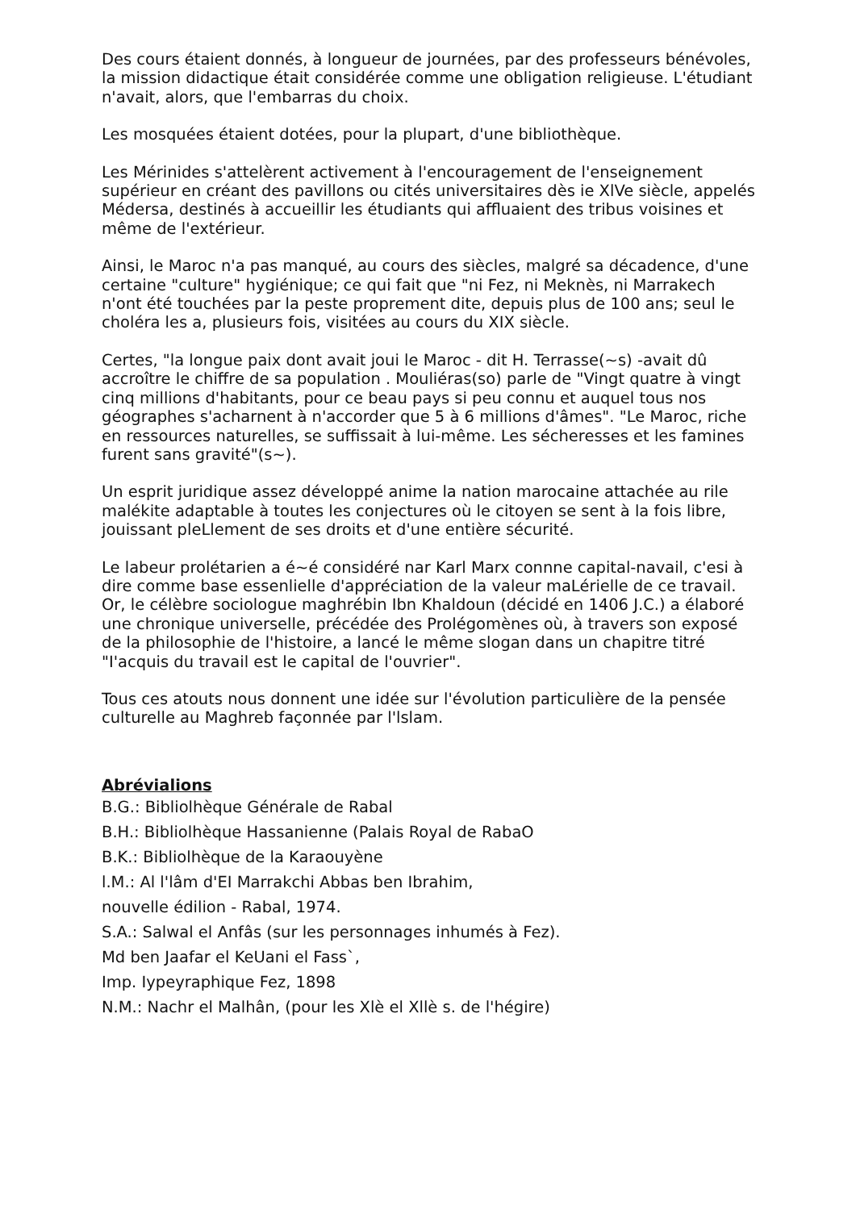Des cours étaient donnés, à longueur de journées, par des professeurs bénévoles, la mission didactique était considérée comme une obligation religieuse. L'étudiant n'avait, alors, que l'embarras du choix.
Les mosquées étaient dotées, pour la plupart, d'une bibliothèque.
Les Mérinides s'attelèrent activement à l'encouragement de l'enseignement supérieur en créant des pavillons ou cités universitaires dès ie XlVe siècle, appelés Médersa, destinés à accueillir les étudiants qui affluaient des tribus voisines et même de l'extérieur.
Ainsi, le Maroc n'a pas manqué, au cours des siècles, malgré sa décadence, d'une certaine "culture" hygiénique; ce qui fait que "ni Fez, ni Meknès, ni Marrakech n'ont été touchées par la peste proprement dite, depuis plus de 100 ans; seul le choléra les a, plusieurs fois, visitées au cours du XIX siècle.
Certes, "la longue paix dont avait joui le Maroc - dit H. Terrasse(~s) -avait dû accroître le chiffre de sa population . Mouliéras(so) parle de "Vingt quatre à vingt cinq millions d'habitants, pour ce beau pays si peu connu et auquel tous nos géographes s'acharnent à n'accorder que 5 à 6 millions d'âmes". "Le Maroc, riche en ressources naturelles, se suffissait à lui-même. Les sécheresses et les famines furent sans gravité"(s~).
Un esprit juridique assez développé anime la nation marocaine attachée au rile malékite adaptable à toutes les conjectures où le citoyen se sent à la fois libre, jouissant pleLlement de ses droits et d'une entière sécurité.
Le labeur prolétarien a é~é considéré nar Karl Marx connne capital-navail, c'esi à dire comme base essenlielle d'appréciation de la valeur maLérielle de ce travail. Or, le célèbre sociologue maghrébin Ibn Khaldoun (décidé en 1406 J.C.) a élaboré une chronique universelle, précédée des Prolégomènes où, à travers son exposé de la philosophie de l'histoire, a lancé le même slogan dans un chapitre titré "I'acquis du travail est le capital de l'ouvrier".
Tous ces atouts nous donnent une idée sur l'évolution particulière de la pensée culturelle au Maghreb façonnée par l'lslam.
Abrévialions
B.G.: Bibliolhèque Générale de Rabal
B.H.: Bibliolhèque Hassanienne (Palais Royal de RabaO
B.K.: Bibliolhèque de la Karaouyène
l.M.: Al l'lâm d'EI Marrakchi Abbas ben Ibrahim,
nouvelle édilion - Rabal, 1974.
S.A.: Salwal el Anfâs (sur les personnages inhumés à Fez).
Md ben Jaafar el KeUani el Fass`,
Imp. Iypeyraphique Fez, 1898
N.M.: Nachr el Malhân, (pour les Xlè el Xllè s. de l'hégire)